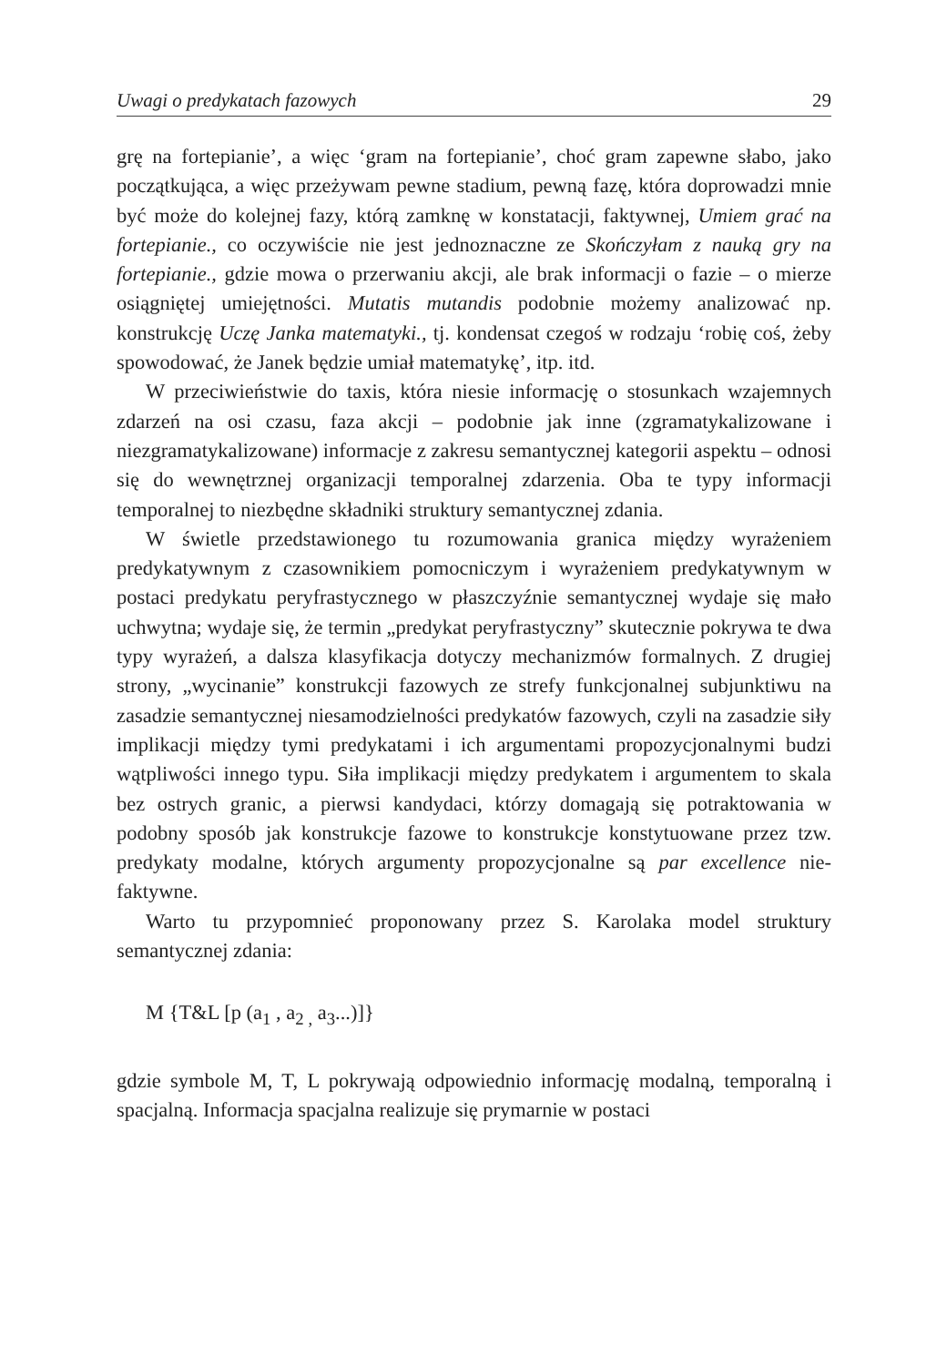Uwagi o predykatach fazowych 29
grę na fortepianie’, a więc ‘gram na fortepianie’, choć gram zapewne słabo, jako początkująca, a więc przeżywam pewne stadium, pewną fazę, która doprowadzi mnie być może do kolejnej fazy, którą zamknę w konstatacji, faktywnej, Umiem grać na fortepianie., co oczywiście nie jest jednoznaczne ze Skończyłam z nauką gry na fortepianie., gdzie mowa o przerwaniu akcji, ale brak informacji o fazie – o mierze osiągniętej umiejętności. Mutatis mutandis podobnie możemy analizować np. konstrukcję Uczę Janka matematyki., tj. kondensat czegoś w rodzaju ‘robię coś, żeby spowodować, że Janek będzie umiał matematykę’, itp. itd.
W przeciwieństwie do taxis, która niesie informację o stosunkach wzajemnych zdarzeń na osi czasu, faza akcji – podobnie jak inne (zgramatykalizowane i niezgramatykalizowane) informacje z zakresu semantycznej kategorii aspektu – odnosi się do wewnętrznej organizacji temporalnej zdarzenia. Oba te typy informacji temporalnej to niezbędne składniki struktury semantycznej zdania.
W świetle przedstawionego tu rozumowania granica między wyrażeniem predykatywnym z czasownikiem pomocniczym i wyrażeniem predykatywnym w postaci predykatu peryfrastycznego w płaszczyźnie semantycznej wydaje się mało uchwytna; wydaje się, że termin „predykat peryfrastyczny” skutecznie pokrywa te dwa typy wyrażeń, a dalsza klasyfikacja dotyczy mechanizmów formalnych. Z drugiej strony, „wycinanie” konstrukcji fazowych ze strefy funkcjonalnej subjunktiwu na zasadzie semantycznej niesamodzielności predykatów fazowych, czyli na zasadzie siły implikacji między tymi predykatami i ich argumentami propozycjonalnymi budzi wątpliwości innego typu. Siła implikacji między predykatem i argumentem to skala bez ostrych granic, a pierwsi kandydaci, którzy domagają się potraktowania w podobny sposób jak konstrukcje fazowe to konstrukcje konstytuowane przez tzw. predykaty modalne, których argumenty propozycjonalne są par excellence nie-faktywne.
Warto tu przypomnieć proponowany przez S. Karolaka model struktury semantycznej zdania:
M {T&L [p (a<sub>1</sub> , a<sub>2 ,</sub> a<sub>3</sub>...)]}
gdzie symbole M, T, L pokrywają odpowiednio informację modalną, temporalną i spacjalną. Informacja spacjalna realizuje się prymarnie w postaci